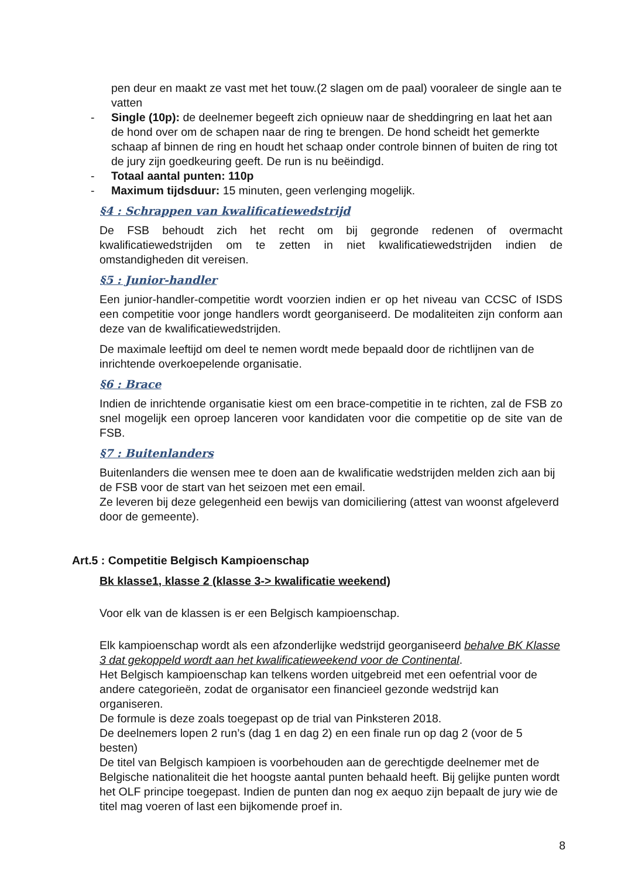pen deur en maakt ze vast met het touw.(2 slagen om de paal) vooraleer de single aan te vatten
- Single (10p): de deelnemer begeeft zich opnieuw naar de sheddingring en laat het aan de hond over om de schapen naar de ring te brengen. De hond scheidt het gemerkte schaap af binnen de ring en houdt het schaap onder controle binnen of buiten de ring tot de jury zijn goedkeuring geeft. De run is nu beëindigd.
- Totaal aantal punten: 110p
- Maximum tijdsduur: 15 minuten, geen verlenging mogelijk.
§4 : Schrappen van kwalificatiewedstrijd
De FSB behoudt zich het recht om bij gegronde redenen of overmacht kwalificatiewedstrijden om te zetten in niet kwalificatiewedstrijden indien de omstandigheden dit vereisen.
§5 : Junior-handler
Een junior-handler-competitie wordt voorzien indien er op het niveau van CCSC of ISDS een competitie voor jonge handlers wordt georganiseerd. De modaliteiten zijn conform aan deze van de kwalificatiewedstrijden.
De maximale leeftijd om deel te nemen wordt mede bepaald door de richtlijnen van de inrichtende overkoepelende organisatie.
§6 : Brace
Indien de inrichtende organisatie kiest om een brace-competitie in te richten, zal de FSB zo snel mogelijk een oproep lanceren voor kandidaten voor die competitie op de site van de FSB.
§7 : Buitenlanders
Buitenlanders die wensen mee te doen aan de kwalificatie wedstrijden melden zich aan bij de FSB voor de start van het seizoen met een email.
Ze leveren bij deze gelegenheid een bewijs van domiciliering (attest van woonst afgeleverd door de gemeente).
Art.5 : Competitie Belgisch Kampioenschap
Bk klasse1, klasse 2 (klasse 3-> kwalificatie weekend)
Voor elk van de klassen is er een Belgisch kampioenschap.
Elk kampioenschap wordt als een afzonderlijke wedstrijd georganiseerd behalve BK Klasse 3 dat gekoppeld wordt aan het kwalificatieweekend voor de Continental.
Het Belgisch kampioenschap kan telkens worden uitgebreid met een oefentrial voor de andere categorieën, zodat de organisator een financieel gezonde wedstrijd kan organiseren.
De formule is deze zoals toegepast op de trial van Pinksteren 2018.
De deelnemers lopen 2 run’s (dag 1 en dag 2) en een finale run op dag 2 (voor de 5 besten)
De titel van Belgisch kampioen is voorbehouden aan de gerechtigde deelnemer met de Belgische nationaliteit die het hoogste aantal punten behaald heeft. Bij gelijke punten wordt het OLF principe toegepast. Indien de punten dan nog ex aequo zijn bepaalt de jury wie de titel mag voeren of last een bijkomende proef in.
8